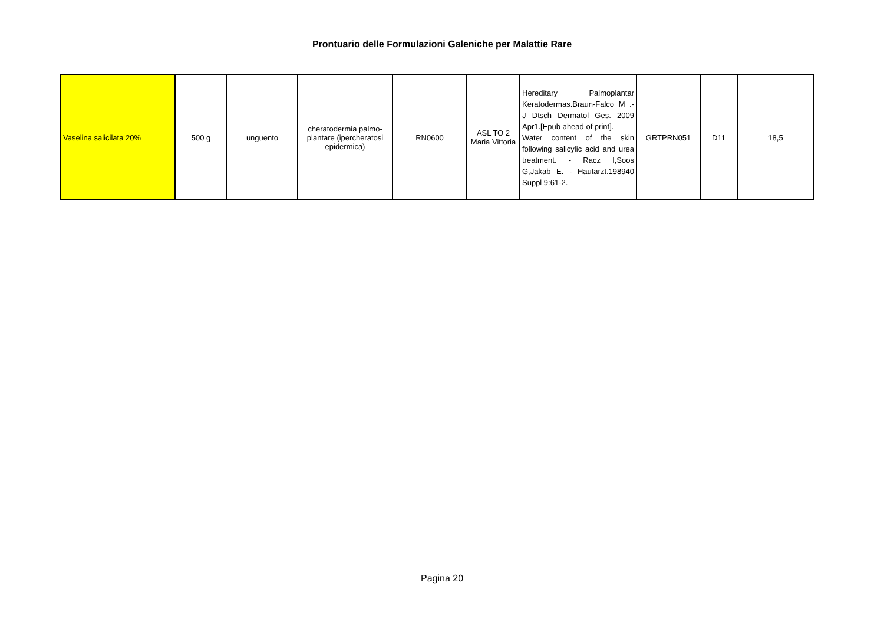Prontuario delle Formulazioni Galeniche per Malattie Rare
| Vaselina salicilata 20% | 500 g | unguento | cheratodermia palmo-plantare (ipercheratosi epidermica) | RN0600 | ASL TO 2 Maria Vittoria | Hereditary Palmoplantar Keratodermas.Braun-Falco M .- J Dtsch Dermatol Ges. 2009 Apr1.[Epub ahead of print]. Water content of the skin following salicylic acid and urea treatment. - Racz I,Soos G,Jakab E. - Hautarzt.198940 Suppl 9:61-2. | GRTPRN051 | D11 | 18,5 |
Pagina 20